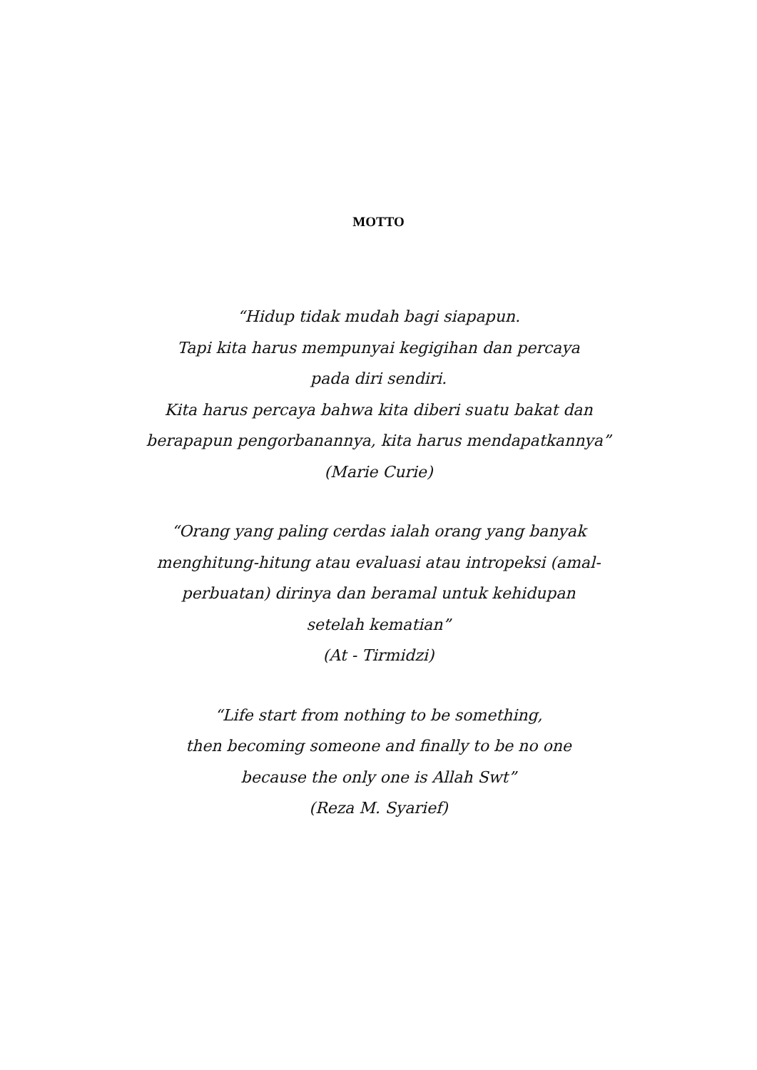MOTTO
“Hidup tidak mudah bagi siapapun.
Tapi kita harus mempunyai kegigihan dan percaya
pada diri sendiri.
Kita harus percaya bahwa kita diberi suatu bakat dan
berapapun pengorbanannya, kita harus mendapatkannya”
(Marie Curie)
“Orang yang paling cerdas ialah orang yang banyak
menghitung-hitung atau evaluasi atau intropeksi (amal-
perbuatan) dirinya dan beramal untuk kehidupan
setelah kematian”
(At - Tirmidzi)
“Life start from nothing to be something,
then becoming someone and finally to be no one
because the only one is Allah Swt”
(Reza M. Syarief)